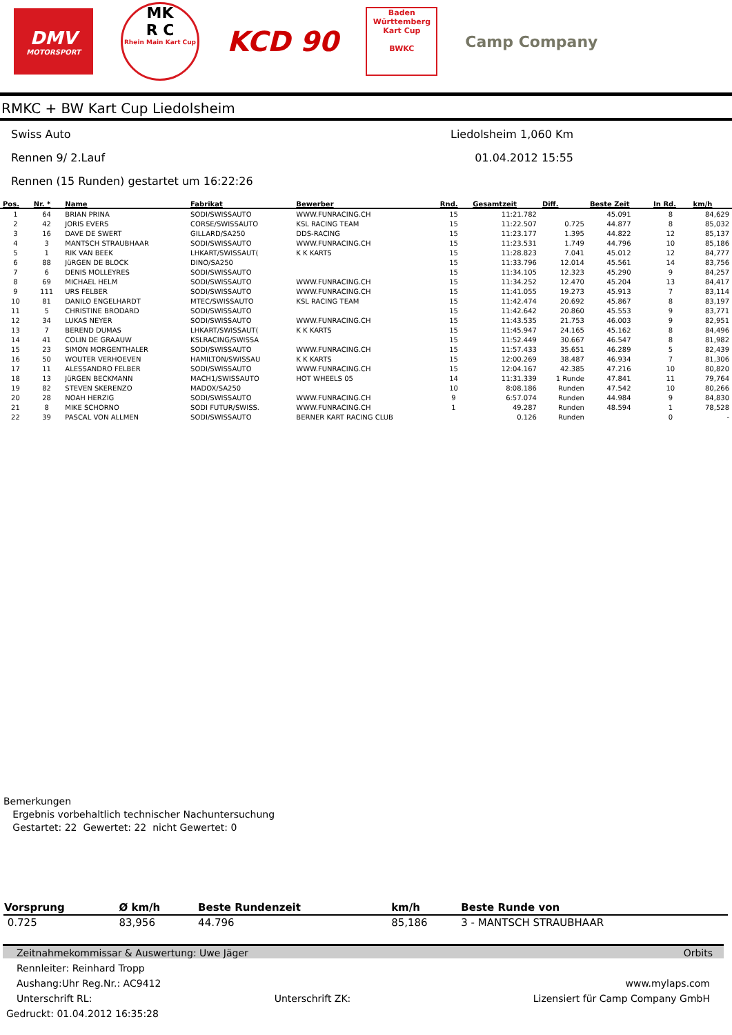DMV
MOTORSPORT
MK
R C
Rhein Main Kart Cup
KCD 90
Baden Württemberg Kart Cup
BWKC
Camp Company
RMKC + BW Kart Cup Liedolsheim
Swiss Auto Liedolsheim 1,060 Km
Rennen 9/ 2.Lauf 01.04.2012 15:55
Rennen (15 Runden) gestartet um 16:22:26
| Pos. | Nr. * | Name | Fabrikat | Bewerber | Rnd. | Gesamtzeit | Diff. | Beste Zeit | In Rd. | km/h |
| --- | --- | --- | --- | --- | --- | --- | --- | --- | --- | --- |
| 1 | 64 | BRIAN PRINA | SODI/SWISSAUTO | WWW.FUNRACING.CH | 15 | 11:21.782 | | 45.091 | 8 | 84,629 |
| 2 | 42 | JORIS EVERS | CORSE/SWISSAUTO | KSL RACING TEAM | 15 | 11:22.507 | 0.725 | 44.877 | 8 | 85,032 |
| 3 | 16 | DAVE DE SWERT | GILLARD/SA250 | DDS-RACING | 15 | 11:23.177 | 1.395 | 44.822 | 12 | 85,137 |
| 4 | 3 | MANTSCH STRAUBHAAR | SODI/SWISSAUTO | WWW.FUNRACING.CH | 15 | 11:23.531 | 1.749 | 44.796 | 10 | 85,186 |
| 5 | 1 | RIK VAN BEEK | LHKART/SWISSAUT( | K K KARTS | 15 | 11:28.823 | 7.041 | 45.012 | 12 | 84,777 |
| 6 | 88 | JüRGEN DE BLOCK | DINO/SA250 | | 15 | 11:33.796 | 12.014 | 45.561 | 14 | 83,756 |
| 7 | 6 | DENIS MOLLEYRES | SODI/SWISSAUTO | | 15 | 11:34.105 | 12.323 | 45.290 | 9 | 84,257 |
| 8 | 69 | MICHAEL HELM | SODI/SWISSAUTO | WWW.FUNRACING.CH | 15 | 11:34.252 | 12.470 | 45.204 | 13 | 84,417 |
| 9 | 111 | URS FELBER | SODI/SWISSAUTO | WWW.FUNRACING.CH | 15 | 11:41.055 | 19.273 | 45.913 | 7 | 83,114 |
| 10 | 81 | DANILO ENGELHARDT | MTEC/SWISSAUTO | KSL RACING TEAM | 15 | 11:42.474 | 20.692 | 45.867 | 8 | 83,197 |
| 11 | 5 | CHRISTINE BRODARD | SODI/SWISSAUTO | | 15 | 11:42.642 | 20.860 | 45.553 | 9 | 83,771 |
| 12 | 34 | LUKAS NEYER | SODI/SWISSAUTO | WWW.FUNRACING.CH | 15 | 11:43.535 | 21.753 | 46.003 | 9 | 82,951 |
| 13 | 7 | BEREND DUMAS | LHKART/SWISSAUT( | K K KARTS | 15 | 11:45.947 | 24.165 | 45.162 | 8 | 84,496 |
| 14 | 41 | COLIN DE GRAAUW | KSLRACING/SWISSA | | 15 | 11:52.449 | 30.667 | 46.547 | 8 | 81,982 |
| 15 | 23 | SIMON MORGENTHALER | SODI/SWISSAUTO | WWW.FUNRACING.CH | 15 | 11:57.433 | 35.651 | 46.289 | 5 | 82,439 |
| 16 | 50 | WOUTER VERHOEVEN | HAMILTON/SWISSAU | K K KARTS | 15 | 12:00.269 | 38.487 | 46.934 | 7 | 81,306 |
| 17 | 11 | ALESSANDRO FELBER | SODI/SWISSAUTO | WWW.FUNRACING.CH | 15 | 12:04.167 | 42.385 | 47.216 | 10 | 80,820 |
| 18 | 13 | JüRGEN BECKMANN | MACH1/SWISSAUTO | HOT WHEELS 05 | 14 | 11:31.339 | 1 Runde | 47.841 | 11 | 79,764 |
| 19 | 82 | STEVEN SKERENZO | MADOX/SA250 | | 10 | 8:08.186 | Runden | 47.542 | 10 | 80,266 |
| 20 | 28 | NOAH HERZIG | SODI/SWISSAUTO | WWW.FUNRACING.CH | 9 | 6:57.074 | Runden | 44.984 | 9 | 84,830 |
| 21 | 8 | MIKE SCHORNO | SODI FUTUR/SWISS. | WWW.FUNRACING.CH | 1 | 49.287 | Runden | 48.594 | 1 | 78,528 |
| 22 | 39 | PASCAL VON ALLMEN | SODI/SWISSAUTO | BERNER KART RACING CLUB | | 0.126 | Runden | | 0 | - |
Bemerkungen
Ergebnis vorbehaltlich technischer Nachuntersuchung
Gestartet: 22 Gewertet: 22 nicht Gewertet: 0
| Vorsprung | Ø km/h | Beste Rundenzeit | km/h | Beste Runde von |
| --- | --- | --- | --- | --- |
| 0.725 | 83,956 | 44.796 | 85,186 | 3 - MANTSCH STRAUBHAAR |
Zeitnahmekommissar & Auswertung: Uwe Jäger Orbits
Rennleiter: Reinhard Tropp
Aushang: Uhr Reg.Nr.: AC9412 www.mylaps.com
Unterschrift RL: Unterschrift ZK: Lizensiert für Camp Company GmbH
Gedruckt: 01.04.2012 16:35:28